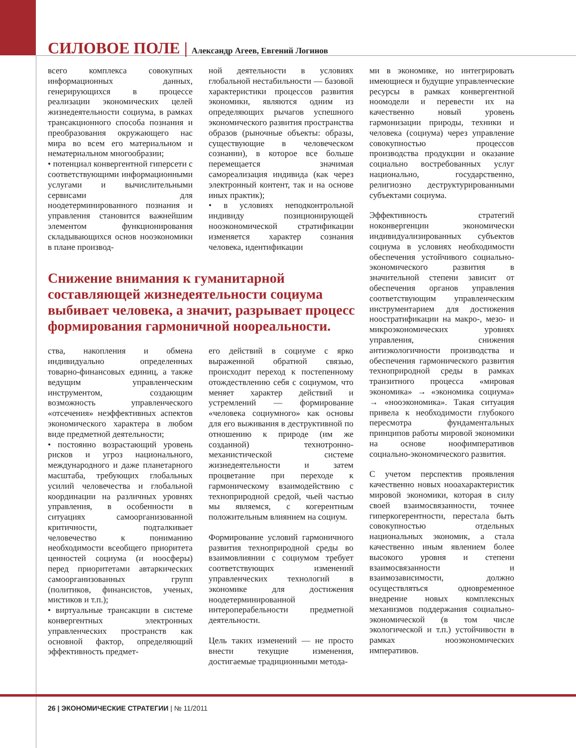СИЛОВОЕ ПОЛЕ | Александр Агеев, Евгений Логинов
всего комплекса совокупных информационных данных, генерирующихся в процессе реализации экономических целей жизнедеятельности социума, в рамках трансакционного способа познания и преобразования окружающего нас мира во всем его материальном и нематериальном многообразии;
• потенциал конвергентной гиперсети с соответствующими информационными услугами и вычислительными сервисами для ноодетерминированного познания и управления становится важнейшим элементом функционирования складывающихся основ нооэкономики в плане производ-
ной деятельности в условиях глобальной нестабильности — базовой характеристики процессов развития экономики, являются одним из определяющих рычагов успешного экономического развития пространства образов (рыночные объекты: образы, существующие в человеческом сознании), в которое все больше перемещается значимая самореализация индивида (как через электронный контент, так и на основе иных практик);
• в условиях неподконтрольной индивиду позиционирующей нооэкономической стратификации изменяется характер сознания человека, идентификации
Снижение внимания к гуманитарной составляющей жизнедеятельности социума выбивает человека, а значит, разрывает процесс формирования гармоничной ноореальности.
ства, накопления и обмена индивидуально определенных товарно-финансовых единиц, а также ведущим управленческим инструментом, создающим возможность управленческого «отсечения» неэффективных аспектов экономического характера в любом виде предметной деятельности;
• постоянно возрастающий уровень рисков и угроз национального, международного и даже планетарного масштаба, требующих глобальных усилий человечества и глобальной координации на различных уровнях управления, в особенности в ситуациях самоорганизованной критичности, подталкивает человечество к пониманию необходимости всеобщего приоритета ценностей социума (и ноосферы) перед приоритетами автаркических самоорганизованных групп (политиков, финансистов, ученых, мистиков и т.п.);
• виртуальные трансакции в системе конвергентных электронных управленческих пространств как основной фактор, определяющий эффективность предмет-
его действий в социуме с ярко выраженной обратной связью, происходит переход к постепенному отождествлению себя с социумом, что меняет характер действий и устремлений — формирование «человека социумного» как основы для его выживания в деструктивной по отношению к природе (им же созданной) технотронно-механистической системе жизнедеятельности и затем процветание при переходе к гармоническому взаимодействию с техноприродной средой, чьей частью мы являемся, с когерентным положительным влиянием на социум.
Формирование условий гармоничного развития техноприродной среды во взаимовлиянии с социумом требует соответствующих изменений управленческих технологий в экономике для достижения ноодетерминированной интероперабельности предметной деятельности.
Цель таких изменений — не просто внести текущие изменения, достигаемые традиционными метода-
ми в экономике, но интегрировать имеющиеся и будущие управленческие ресурсы в рамках конвергентной ноомодели и перевести их на качественно новый уровень гармонизации природы, техники и человека (социума) через управление совокупностью процессов производства продукции и оказание социально востребованных услуг национально, государственно, религиозно деструктурированными субъектами социума.
Эффективность стратегий ноконвергенции экономически индивидуализированных субъектов социума в условиях необходимости обеспечения устойчивого социально-экономического развития в значительной степени зависит от обеспечения органов управления соответствующим управленческим инструментарием для достижения ноостратификации на макро-, мезо- и микроэкономических уровнях управления, снижения антиэкологичности производства и обеспечения гармонического развития техноприродной среды в рамках транзитного процесса «мировая экономика» → «экономика социума» → «нооэкономика». Такая ситуация привела к необходимости глубокого пересмотра фундаментальных принципов работы мировой экономики на основе ноофимперативов социально-экономического развития.
С учетом перспектив проявления качественно новых нооахарактеристик мировой экономики, которая в силу своей взаимосвязанности, точнее гиперкогерентности, перестала быть совокупностью отдельных национальных экономик, а стала качественно иным явлением более высокого уровня и степени взаимосвязанности и взаимозависимости, должно осуществляться одновременное внедрение новых комплексных механизмов поддержания социально-экономической (в том числе экологической и т.п.) устойчивости в рамках нооэкономических императивов.
26 | ЭКОНОМИЧЕСКИЕ СТРАТЕГИИ | № 11/2011